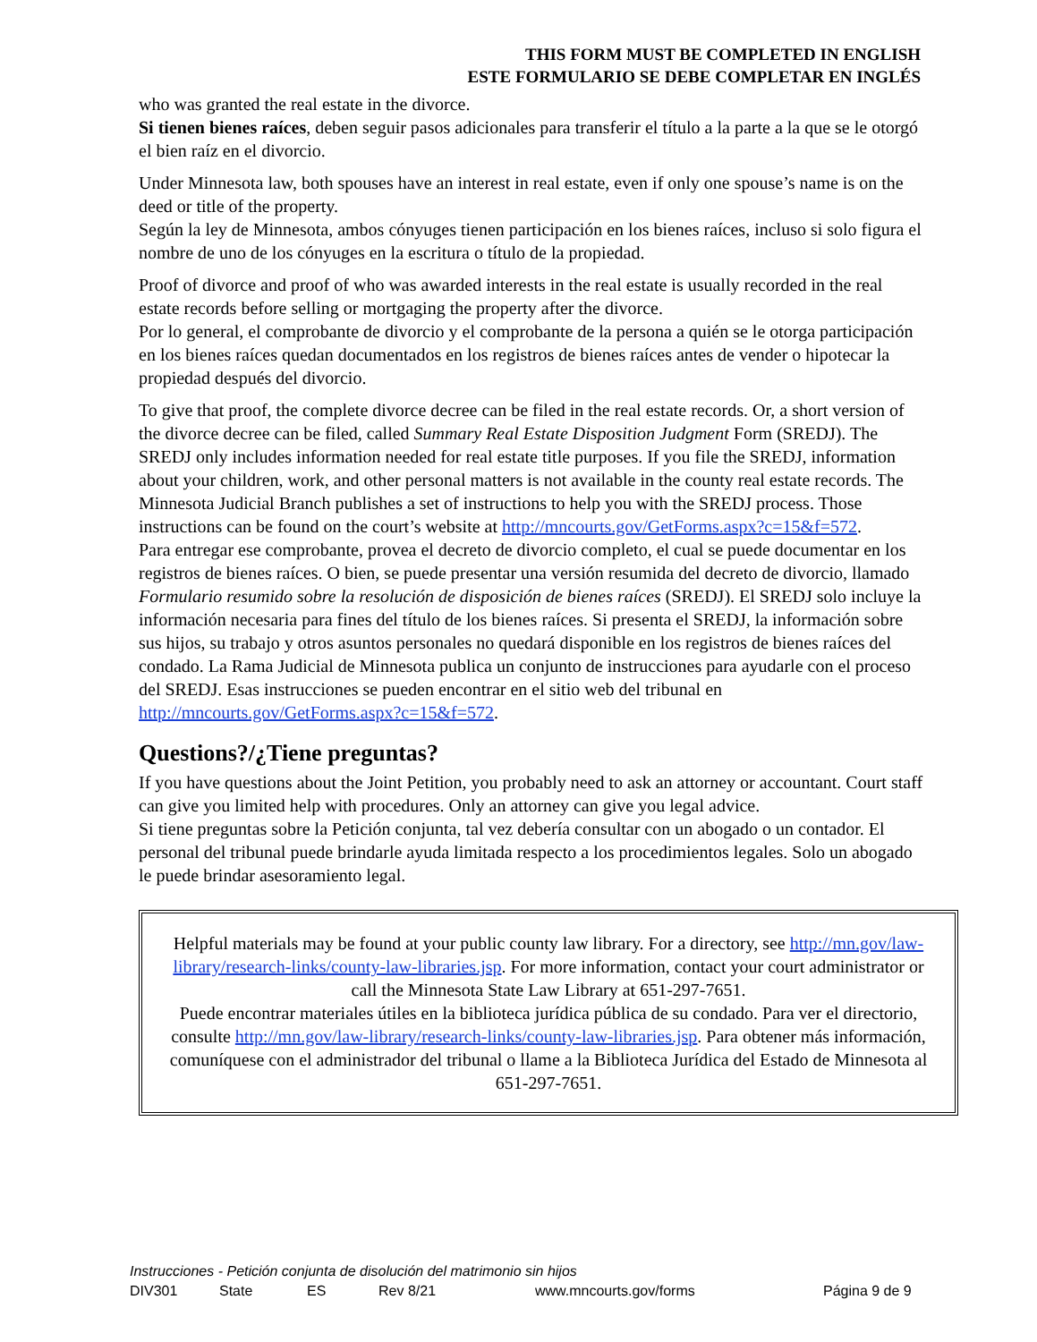THIS FORM MUST BE COMPLETED IN ENGLISH
ESTE FORMULARIO SE DEBE COMPLETAR EN INGLÉS
who was granted the real estate in the divorce.
Si tienen bienes raíces, deben seguir pasos adicionales para transferir el título a la parte a la que se le otorgó el bien raíz en el divorcio.
Under Minnesota law, both spouses have an interest in real estate, even if only one spouse’s name is on the deed or title of the property.
Según la ley de Minnesota, ambos cónyuges tienen participación en los bienes raíces, incluso si solo figura el nombre de uno de los cónyuges en la escritura o título de la propiedad.
Proof of divorce and proof of who was awarded interests in the real estate is usually recorded in the real estate records before selling or mortgaging the property after the divorce.
Por lo general, el comprobante de divorcio y el comprobante de la persona a quién se le otorga participación en los bienes raíces quedan documentados en los registros de bienes raíces antes de vender o hipotecar la propiedad después del divorcio.
To give that proof, the complete divorce decree can be filed in the real estate records. Or, a short version of the divorce decree can be filed, called Summary Real Estate Disposition Judgment Form (SREDJ). The SREDJ only includes information needed for real estate title purposes. If you file the SREDJ, information about your children, work, and other personal matters is not available in the county real estate records. The Minnesota Judicial Branch publishes a set of instructions to help you with the SREDJ process. Those instructions can be found on the court’s website at http://mncourts.gov/GetForms.aspx?c=15&f=572.
Para entregar ese comprobante, provea el decreto de divorcio completo, el cual se puede documentar en los registros de bienes raíces. O bien, se puede presentar una versión resumida del decreto de divorcio, llamado Formulario resumido sobre la resolución de disposición de bienes raíces (SREDJ). El SREDJ solo incluye la información necesaria para fines del título de los bienes raíces. Si presenta el SREDJ, la información sobre sus hijos, su trabajo y otros asuntos personales no quedará disponible en los registros de bienes raíces del condado. La Rama Judicial de Minnesota publica un conjunto de instrucciones para ayudarle con el proceso del SREDJ. Esas instrucciones se pueden encontrar en el sitio web del tribunal en http://mncourts.gov/GetForms.aspx?c=15&f=572.
Questions?/¿Tiene preguntas?
If you have questions about the Joint Petition, you probably need to ask an attorney or accountant. Court staff can give you limited help with procedures. Only an attorney can give you legal advice.
Si tiene preguntas sobre la Petición conjunta, tal vez debería consultar con un abogado o un contador. El personal del tribunal puede brindarle ayuda limitada respecto a los procedimientos legales. Solo un abogado le puede brindar asesoramiento legal.
Helpful materials may be found at your public county law library. For a directory, see http://mn.gov/law-library/research-links/county-law-libraries.jsp. For more information, contact your court administrator or call the Minnesota State Law Library at 651-297-7651.
Puede encontrar materiales útiles en la biblioteca jurídica pública de su condado. Para ver el directorio, consulte http://mn.gov/law-library/research-links/county-law-libraries.jsp. Para obtener más información, comuníquese con el administrador del tribunal o llame a la Biblioteca Jurídica del Estado de Minnesota al 651-297-7651.
Instrucciones - Petición conjunta de disolución del matrimonio sin hijos
DIV301 State ES Rev 8/21 www.mncourts.gov/forms Página 9 de 9